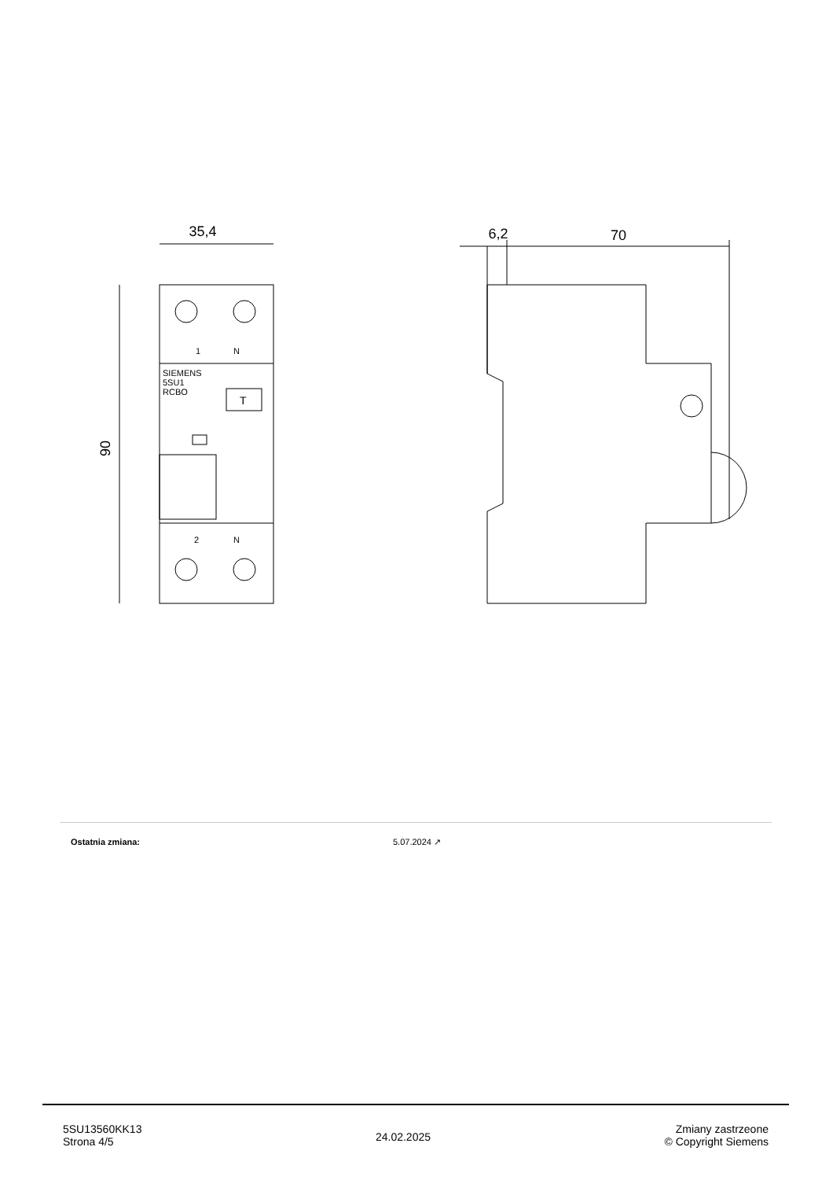35,4
90
6,2
70
SIEMENS
5SU1
RCBO
T
1
N
2
N
Ostatnia zmiana: 5.07.2024 ↗
5SU13560KK13
Strona 4/5
24.02.2025
Zmiany zastrzeone
© Copyright Siemens